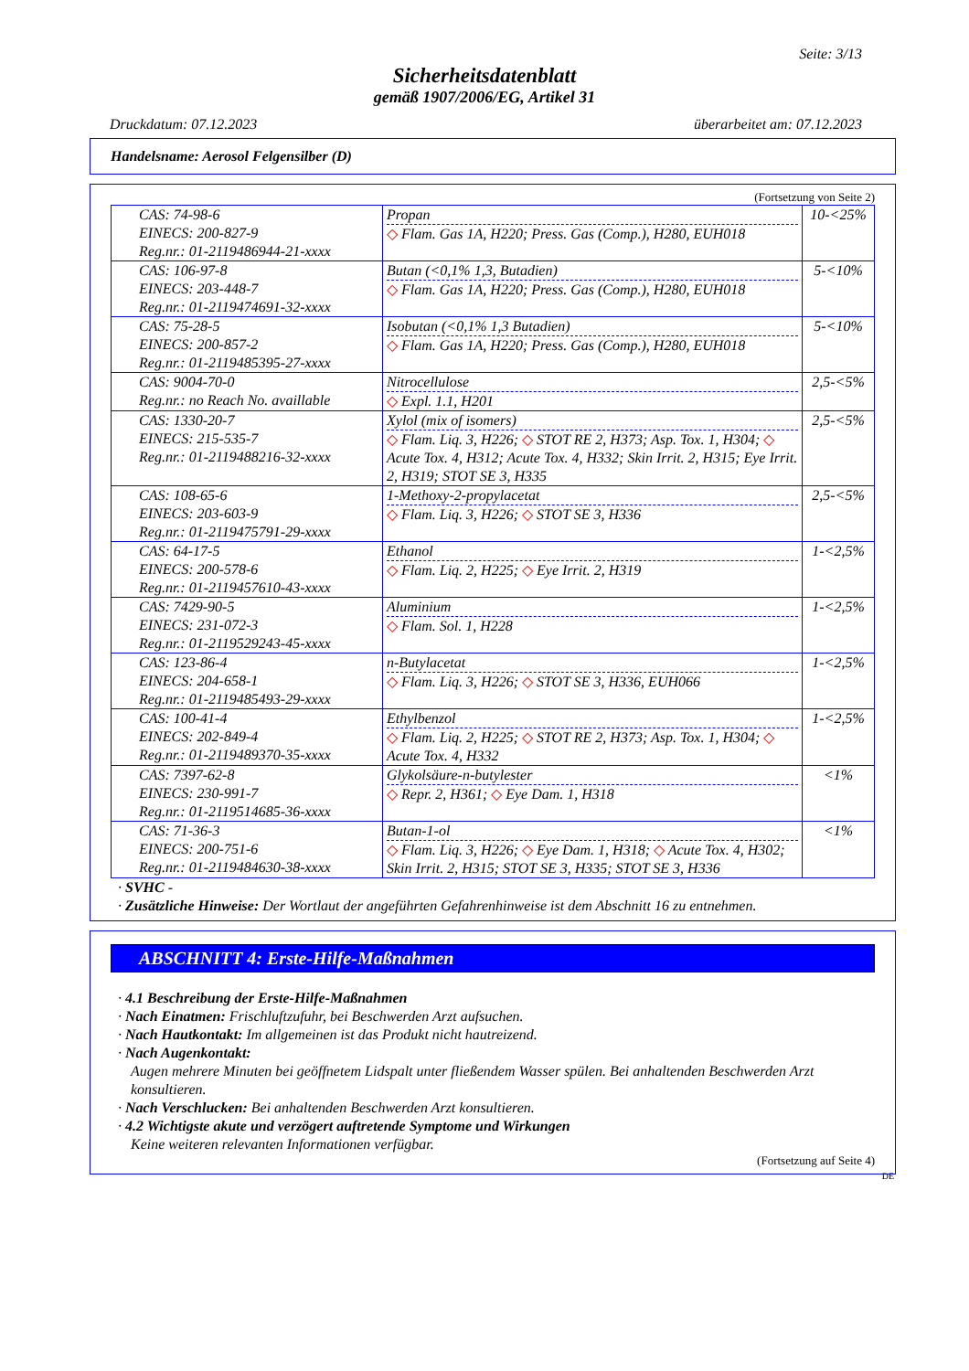Seite: 3/13
Sicherheitsdatenblatt
gemäß 1907/2006/EG, Artikel 31
Druckdatum: 07.12.2023 überarbeitet am: 07.12.2023
Handelsname: Aerosol Felgensilber (D)
(Fortsetzung von Seite 2)
| CAS: 74-98-6 EINECS: 200-827-9 Reg.nr.: 01-2119486944-21-xxxx | Propan ◇ Flam. Gas 1A, H220; Press. Gas (Comp.), H280, EUH018 | 10-<25% |
| CAS: 106-97-8 EINECS: 203-448-7 Reg.nr.: 01-2119474691-32-xxxx | Butan (<0,1% 1,3, Butadien) ◇ Flam. Gas 1A, H220; Press. Gas (Comp.), H280, EUH018 | 5-<10% |
| CAS: 75-28-5 EINECS: 200-857-2 Reg.nr.: 01-2119485395-27-xxxx | Isobutan (<0,1% 1,3 Butadien) ◇ Flam. Gas 1A, H220; Press. Gas (Comp.), H280, EUH018 | 5-<10% |
| CAS: 9004-70-0 Reg.nr.: no Reach No. availlable | Nitrocellulose ◇ Expl. 1.1, H201 | 2,5-<5% |
| CAS: 1330-20-7 EINECS: 215-535-7 Reg.nr.: 01-2119488216-32-xxxx | Xylol (mix of isomers) ◇ Flam. Liq. 3, H226; ◇ STOT RE 2, H373; Asp. Tox. 1, H304; ◇ Acute Tox. 4, H312; Acute Tox. 4, H332; Skin Irrit. 2, H315; Eye Irrit. 2, H319; STOT SE 3, H335 | 2,5-<5% |
| CAS: 108-65-6 EINECS: 203-603-9 Reg.nr.: 01-2119475791-29-xxxx | 1-Methoxy-2-propylacetat ◇ Flam. Liq. 3, H226; ◇ STOT SE 3, H336 | 2,5-<5% |
| CAS: 64-17-5 EINECS: 200-578-6 Reg.nr.: 01-2119457610-43-xxxx | Ethanol ◇ Flam. Liq. 2, H225; ◇ Eye Irrit. 2, H319 | 1-<2,5% |
| CAS: 7429-90-5 EINECS: 231-072-3 Reg.nr.: 01-2119529243-45-xxxx | Aluminium ◇ Flam. Sol. 1, H228 | 1-<2,5% |
| CAS: 123-86-4 EINECS: 204-658-1 Reg.nr.: 01-2119485493-29-xxxx | n-Butylacetat ◇ Flam. Liq. 3, H226; ◇ STOT SE 3, H336, EUH066 | 1-<2,5% |
| CAS: 100-41-4 EINECS: 202-849-4 Reg.nr.: 01-2119489370-35-xxxx | Ethylbenzol ◇ Flam. Liq. 2, H225; ◇ STOT RE 2, H373; Asp. Tox. 1, H304; ◇ Acute Tox. 4, H332 | 1-<2,5% |
| CAS: 7397-62-8 EINECS: 230-991-7 Reg.nr.: 01-2119514685-36-xxxx | Glykolsäure-n-butylester ◇ Repr. 2, H361; ◇ Eye Dam. 1, H318 | <1% |
| CAS: 71-36-3 EINECS: 200-751-6 Reg.nr.: 01-2119484630-38-xxxx | Butan-1-ol ◇ Flam. Liq. 3, H226; ◇ Eye Dam. 1, H318; ◇ Acute Tox. 4, H302; Skin Irrit. 2, H315; STOT SE 3, H335; STOT SE 3, H336 | <1% |
· SVHC -
· Zusätzliche Hinweise: Der Wortlaut der angeführten Gefahrenhinweise ist dem Abschnitt 16 zu entnehmen.
ABSCHNITT 4: Erste-Hilfe-Maßnahmen
· 4.1 Beschreibung der Erste-Hilfe-Maßnahmen
· Nach Einatmen: Frischluftzufuhr, bei Beschwerden Arzt aufsuchen.
· Nach Hautkontakt: Im allgemeinen ist das Produkt nicht hautreizend.
· Nach Augenkontakt:
Augen mehrere Minuten bei geöffnetem Lidspalt unter fließendem Wasser spülen. Bei anhaltenden Beschwerden Arzt konsultieren.
· Nach Verschlucken: Bei anhaltenden Beschwerden Arzt konsultieren.
· 4.2 Wichtigste akute und verzögert auftretende Symptome und Wirkungen
Keine weiteren relevanten Informationen verfügbar.
(Fortsetzung auf Seite 4)
DE